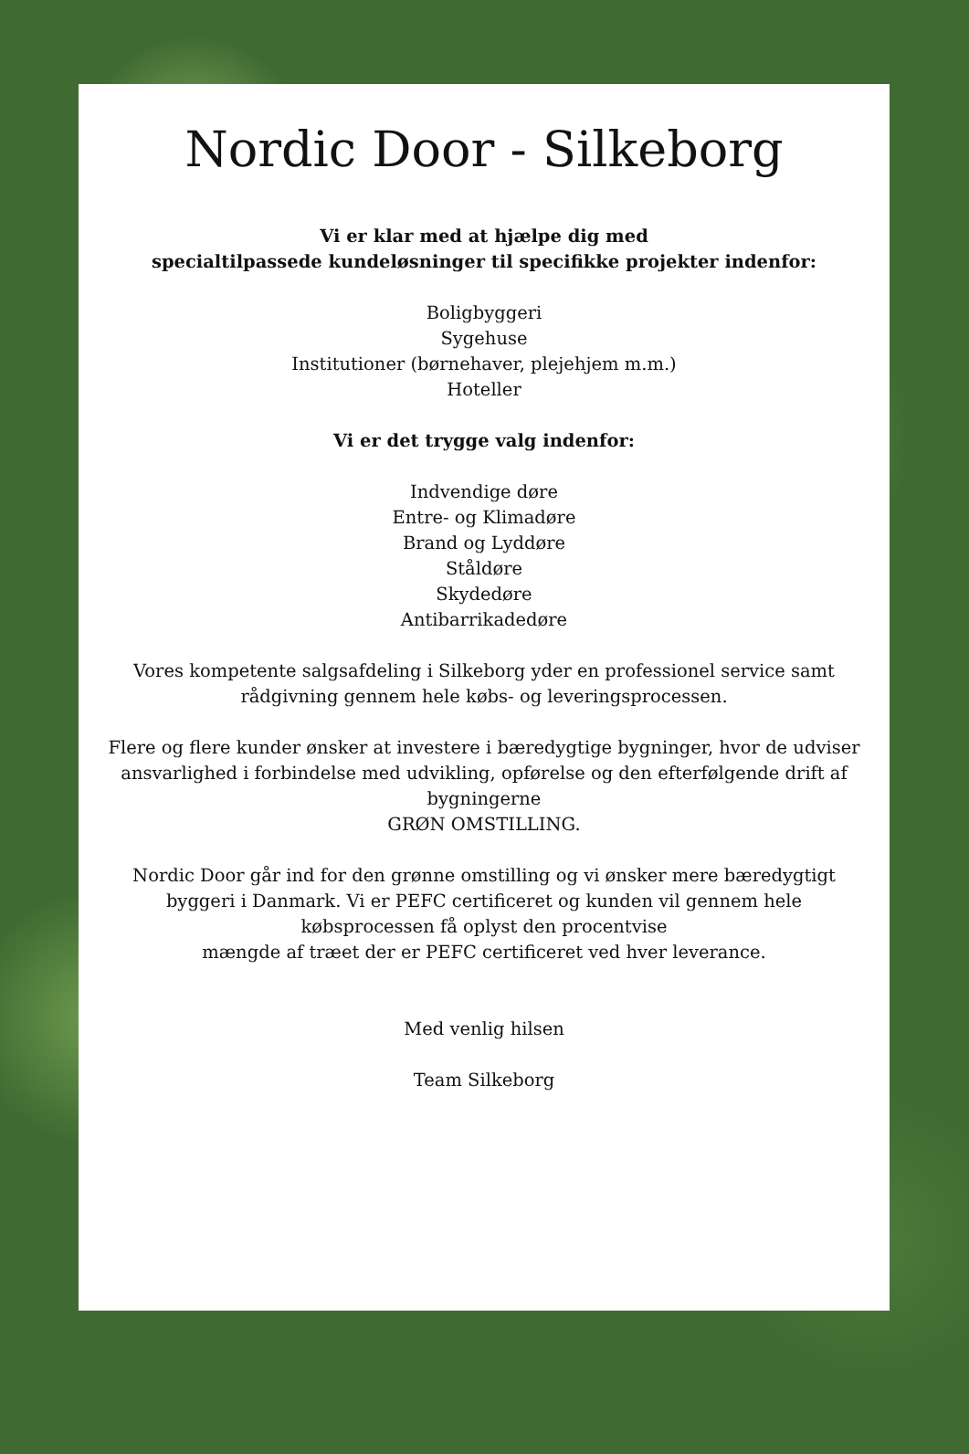Nordic Door - Silkeborg
Vi er klar med at hjælpe dig med
specialtilpassede kundeløsninger til specifikke projekter indenfor:
Boligbyggeri
Sygehuse
Institutioner (børnehaver, plejehjem m.m.)
Hoteller
Vi er det trygge valg indenfor:
Indvendige døre
Entre- og Klimadøre
Brand og Lyddøre
Ståldøre
Skydedøre
Antibarrikadedøre
Vores kompetente salgsafdeling i Silkeborg yder en professionel service samt rådgivning gennem hele købs- og leveringsprocessen.
Flere og flere kunder ønsker at investere i bæredygtige bygninger, hvor de udviser ansvarlighed i forbindelse med udvikling, opførelse og den efterfølgende drift af bygningerne
GRØN OMSTILLING.
Nordic Door går ind for den grønne omstilling og vi ønsker mere bæredygtigt byggeri i Danmark. Vi er PEFC certificeret og kunden vil gennem hele købsprocessen få oplyst den procentvise
mængde af træet der er PEFC certificeret ved hver leverance.
Med venlig hilsen
Team Silkeborg